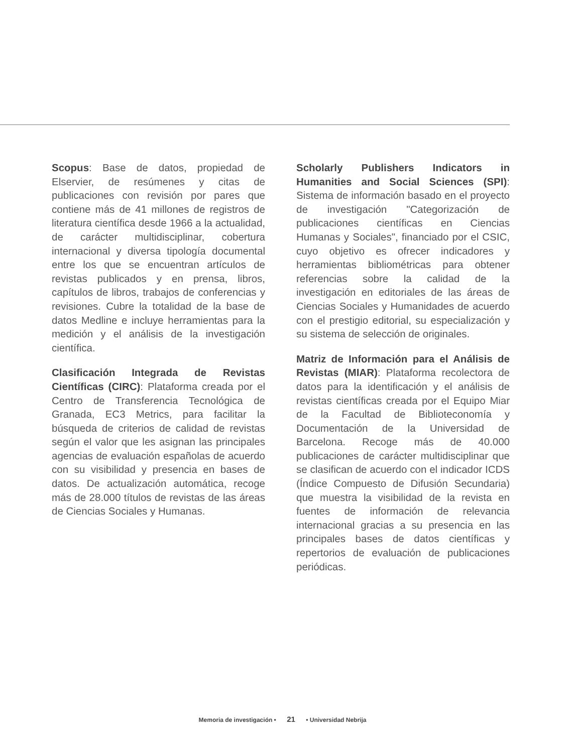Scopus: Base de datos, propiedad de Elservier, de resúmenes y citas de publicaciones con revisión por pares que contiene más de 41 millones de registros de literatura científica desde 1966 a la actualidad, de carácter multidisciplinar, cobertura internacional y diversa tipología documental entre los que se encuentran artículos de revistas publicados y en prensa, libros, capítulos de libros, trabajos de conferencias y revisiones. Cubre la totalidad de la base de datos Medline e incluye herramientas para la medición y el análisis de la investigación científica.
Clasificación Integrada de Revistas Científicas (CIRC): Plataforma creada por el Centro de Transferencia Tecnológica de Granada, EC3 Metrics, para facilitar la búsqueda de criterios de calidad de revistas según el valor que les asignan las principales agencias de evaluación españolas de acuerdo con su visibilidad y presencia en bases de datos. De actualización automática, recoge más de 28.000 títulos de revistas de las áreas de Ciencias Sociales y Humanas.
Scholarly Publishers Indicators in Humanities and Social Sciences (SPI): Sistema de información basado en el proyecto de investigación "Categorización de publicaciones científicas en Ciencias Humanas y Sociales", financiado por el CSIC, cuyo objetivo es ofrecer indicadores y herramientas bibliométricas para obtener referencias sobre la calidad de la investigación en editoriales de las áreas de Ciencias Sociales y Humanidades de acuerdo con el prestigio editorial, su especialización y su sistema de selección de originales.
Matriz de Información para el Análisis de Revistas (MIAR): Plataforma recolectora de datos para la identificación y el análisis de revistas científicas creada por el Equipo Miar de la Facultad de Biblioteconomía y Documentación de la Universidad de Barcelona. Recoge más de 40.000 publicaciones de carácter multidisciplinar que se clasifican de acuerdo con el indicador ICDS (Índice Compuesto de Difusión Secundaria) que muestra la visibilidad de la revista en fuentes de información de relevancia internacional gracias a su presencia en las principales bases de datos científicas y repertorios de evaluación de publicaciones periódicas.
Memoria de investigación • 21 • Universidad Nebrija